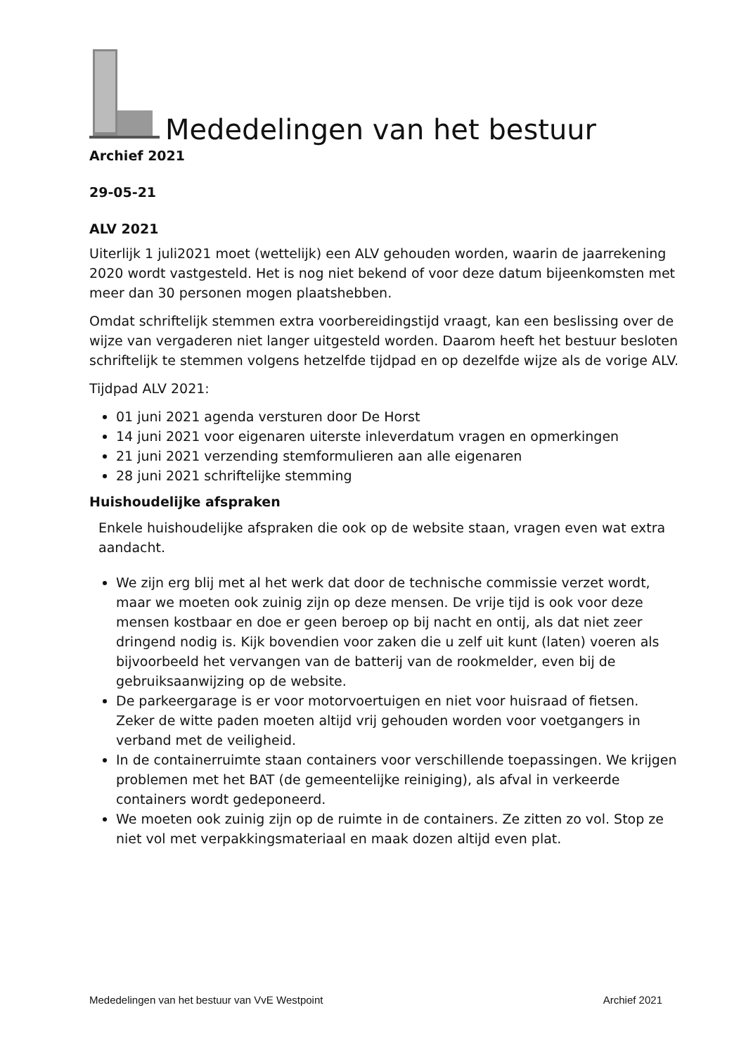Mededelingen van het bestuur
Archief 2021
29-05-21
ALV 2021
Uiterlijk 1 juli2021 moet (wettelijk) een ALV gehouden worden, waarin de jaarrekening 2020 wordt vastgesteld. Het is nog niet bekend of voor deze datum bijeenkomsten met meer dan 30 personen mogen plaatshebben.
Omdat schriftelijk stemmen extra voorbereidingstijd vraagt, kan een beslissing over de wijze van vergaderen niet langer uitgesteld worden. Daarom heeft het bestuur besloten schriftelijk te stemmen volgens hetzelfde tijdpad en op dezelfde wijze als de vorige ALV.
Tijdpad ALV 2021:
01 juni 2021 agenda versturen door De Horst
14 juni 2021 voor eigenaren uiterste inleverdatum vragen en opmerkingen
21 juni 2021 verzending stemformulieren aan alle eigenaren
28 juni 2021 schriftelijke stemming
Huishoudelijke afspraken
Enkele huishoudelijke afspraken die ook op de website staan, vragen even wat extra aandacht.
We zijn erg blij met al het werk dat door de technische commissie verzet wordt, maar we moeten ook zuinig zijn op deze mensen. De vrije tijd is ook voor deze mensen kostbaar en doe er geen beroep op bij nacht en ontij, als dat niet zeer dringend nodig is. Kijk bovendien voor zaken die u zelf uit kunt (laten) voeren als bijvoorbeeld het vervangen van de batterij van de rookmelder, even bij de gebruiksaanwijzing op de website.
De parkeergarage is er voor motorvoertuigen en niet voor huisraad of fietsen. Zeker de witte paden moeten altijd vrij gehouden worden voor voetgangers in verband met de veiligheid.
In de containerruimte staan containers voor verschillende toepassingen. We krijgen problemen met het BAT (de gemeentelijke reiniging), als afval in verkeerde containers wordt gedeponeerd.
We moeten ook zuinig zijn op de ruimte in de containers. Ze zitten zo vol. Stop ze niet vol met verpakkingsmateriaal en maak dozen altijd even plat.
Mededelingen van het bestuur van VvE Westpoint Archief 2021